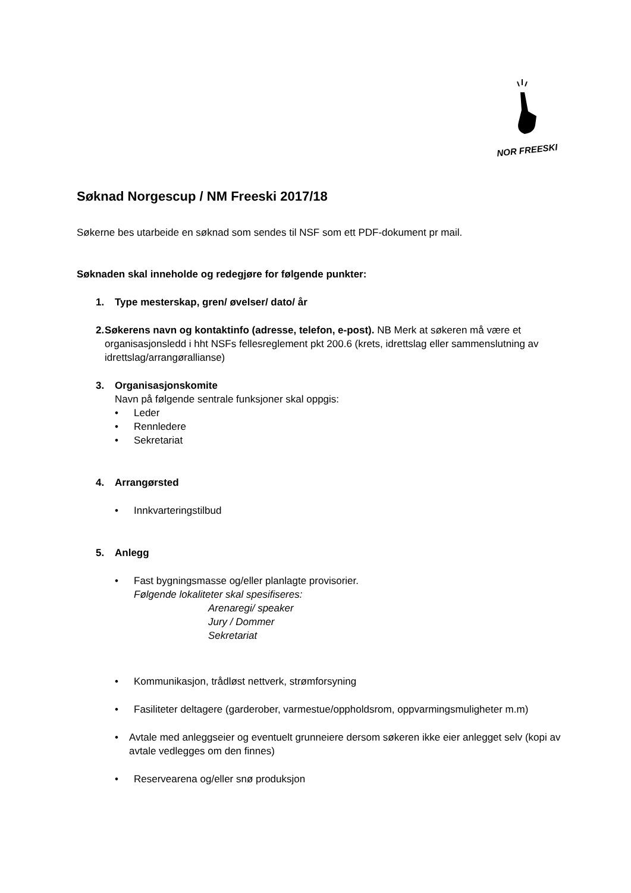NOR FREESKI
Søknad Norgescup / NM Freeski 2017/18
Søkerne bes utarbeide en søknad som sendes til NSF som ett PDF-dokument pr mail.
Søknaden skal inneholde og redegjøre for følgende punkter:
1. Type mesterskap, gren/ øvelser/ dato/ år
2. Søkerens navn og kontaktinfo (adresse, telefon, e-post). NB Merk at søkeren må være et organisasjonsledd i hht NSFs fellesreglement pkt 200.6 (krets, idrettslag eller sammenslutning av idrettslag/arrangørallianse)
3. Organisasjonskomite
Navn på følgende sentrale funksjoner skal oppgis:
• Leder
• Rennledere
• Sekretariat
4. Arrangørsted
• Innkvarteringstilbud
5. Anlegg
• Fast bygningsmasse og/eller planlagte provisorier.
Følgende lokaliteter skal spesifiseres:
Arenaregi/ speaker
Jury / Dommer
Sekretariat
• Kommunikasjon, trådløst nettverk, strømforsyning
• Fasiliteter deltagere (garderober, varmestue/oppholdsrom, oppvarmingsmuligheter m.m)
• Avtale med anleggseier og eventuelt grunneiere dersom søkeren ikke eier anlegget selv (kopi av avtale vedlegges om den finnes)
• Reservearena og/eller snø produksjon